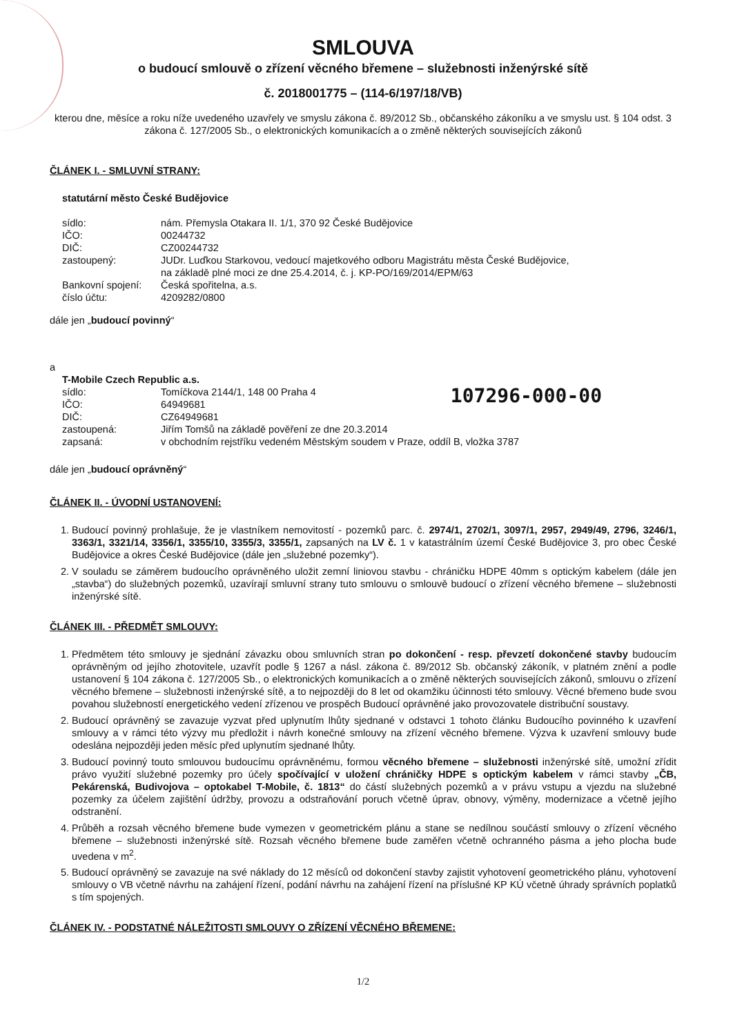SMLOUVA
o budoucí smlouvě o zřízení věcného břemene – služebnosti inženýrské sítě
č. 2018001775 – (114-6/197/18/VB)
kterou dne, měsíce a roku níže uvedeného uzavřely ve smyslu zákona č. 89/2012 Sb., občanského zákoníku a ve smyslu ust. § 104 odst. 3 zákona č. 127/2005 Sb., o elektronických komunikacích a o změně některých souvisejících zákonů
ČLÁNEK I. - SMLUVNÍ STRANY:
statutární město České Budějovice
sídlo: nám. Přemysla Otakara II. 1/1, 370 92 České Budějovice
IČO: 00244732
DIČ: CZ00244732
zastoupený: JUDr. Luďkou Starkovou, vedoucí majetkového odboru Magistrátu města České Budějovice,
na základě plné moci ze dne 25.4.2014, č. j. KP-PO/169/2014/EPM/63
Bankovní spojení: Česká spořitelna, a.s.
číslo účtu: 4209282/0800
dále jen „budoucí povinný“
a
T-Mobile Czech Republic a.s.
sídlo: Tomíčkova 2144/1, 148 00 Praha 4
IČO: 64949681
DIČ: CZ64949681
zastoupená: Jiřím Tomšů na základě pověření ze dne 20.3.2014
zapsaná: v obchodním rejstříku vedeném Městským soudem v Praze, oddíl B, vložka 3787
107296-000-00
dále jen „budoucí oprávněný“
ČLÁNEK II. - ÚVODNÍ USTANOVENÍ:
1. Budoucí povinný prohlašuje, že je vlastníkem nemovitostí - pozemků parc. č. 2974/1, 2702/1, 3097/1, 2957, 2949/49, 2796, 3246/1, 3363/1, 3321/14, 3356/1, 3355/10, 3355/3, 3355/1, zapsaných na LV č. 1 v katastrálním území České Budějovice 3, pro obec České Budějovice a okres České Budějovice (dále jen „služebné pozemky“).
2. V souladu se záměrem budoucího oprávněného uložit zemní liniovou stavbu - chráničku HDPE 40mm s optickým kabelem (dále jen „stavba“) do služebných pozemků, uzavírají smluvní strany tuto smlouvu o smlouvě budoucí o zřízení věcného břemene – služebnosti inženýrské sítě.
ČLÁNEK III. - PŘEDMĚT SMLOUVY:
1. Předmětem této smlouvy je sjednání závazku obou smluvních stran po dokončení - resp. převzetí dokončené stavby budoucím oprávněným od jejího zhotovitele, uzavřít podle § 1267 a násl. zákona č. 89/2012 Sb. občanský zákoník, v platném znění a podle ustanovení § 104 zákona č. 127/2005 Sb., o elektronických komunikacích a o změně některých souvisejících zákonů, smlouvu o zřízení věcného břemene – služebnosti inženýrské sítě, a to nejpozději do 8 let od okamžiku účinnosti této smlouvy. Věcné břemeno bude svou povahou služebností energetického vedení zřízenou ve prospěch Budoucí oprávněné jako provozovatele distribuční soustavy.
2. Budoucí oprávněný se zavazuje vyzvat před uplynutím lhůty sjednané v odstavci 1 tohoto článku Budoucího povinného k uzavření smlouvy a v rámci této výzvy mu předložit i návrh konečné smlouvy na zřízení věcného břemene. Výzva k uzavření smlouvy bude odeslána nejpozději jeden měsíc před uplynutím sjednané lhůty.
3. Budoucí povinný touto smlouvou budoucímu oprávněnému, formou věcného břemene – služebnosti inženýrské sítě, umožní zřídit právo využití služebné pozemky pro účely spočívající v uložení chráničky HDPE s optickým kabelem v rámci stavby „ČB, Pekárenská, Budivojova – optokabel T-Mobile, č. 1813“ do částí služebných pozemků a v právu vstupu a vjezdu na služebné pozemky za účelem zajištění údržby, provozu a odstraňování poruch včetně úprav, obnovy, výměny, modernizace a včetně jejího odstranění.
4. Průběh a rozsah věcného břemene bude vymezen v geometrickém plánu a stane se nedílnou součástí smlouvy o zřízení věcného břemene – služebnosti inženýrské sítě. Rozsah věcného břemene bude zaměřen včetně ochranného pásma a jeho plocha bude uvedena v m<sup>2</sup>.
5. Budoucí oprávněný se zavazuje na své náklady do 12 měsíců od dokončení stavby zajistit vyhotovení geometrického plánu, vyhotovení smlouvy o VB včetně návrhu na zahájení řízení, podání návrhu na zahájení řízení na příslušné KP KÚ včetně úhrady správních poplatků s tím spojených.
ČLÁNEK IV. - PODSTATNÉ NÁLEŽITOSTI SMLOUVY O ZŘÍZENÍ VĚCNÉHO BŘEMENE:
1/2